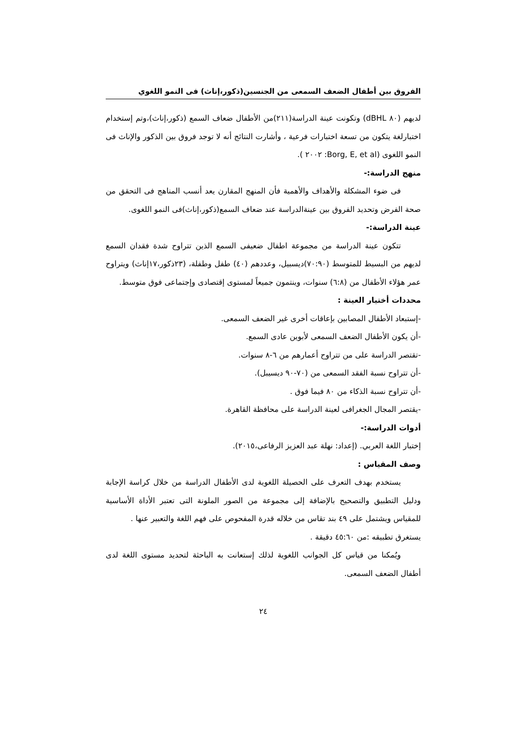الفروق بين أطفال الضعف السمعى من الجنسين(ذكور،إناث) فى النمو اللغوي
لديهم (٨٠ dBHL) وتكونت عينة الدراسة(٢١١)من الأطفال ضعاف السمع (ذكور،إناث)،وتم إستخدام اختبارلغة يتكون من تسعة اختبارات فرعية ، وأشارت النتائج أنه لا توجد فروق بين الذكور والإناث فى النمو اللغوى (Borg, E, et al: ٢٠٠٢ ).
منهج الدراسة:-
فى ضوء المشكلة والأهداف والأهمية فأن المنهج المقارن يعد أنسب المناهج فى التحقق من صحة الفرض وتحديد الفروق بين عينةالدراسة عند ضعاف السمع(ذكور،إناث)فى النمو اللغوى.
عينة الدراسة:-
تتكون عينة الدراسة من مجموعة اطفال ضعيفى السمع الذين تتراوح شدة فقدان السمع لديهم من البسيط للمتوسط (٧٠:٩٠)ديسبيل، وعددهم (٤٠) طفل وطفلة، (٢٣ذكور،١٧إناث) ويتراوح عمر هؤلاء الأطفال من (٦:٨) سنوات، وينتمون جميعاً لمستوى إقتصادى وإجتماعى فوق متوسط.
محددات أختيار العينة :
-إستبعاد الأطفال المصابين بإعاقات أخرى غير الضعف السمعى.
-أن يكون الأطفال الضعف السمعى لأبوين عادى السمع.
-تقتصر الدراسة على من تتراوح أعمارهم من ٦-٨ سنوات.
-أن تتراوح نسبة الفقد السمعى من (٧٠-٩٠ ديسيبل).
-أن تتراوح نسبة الذكاء من ٨٠ فيما فوق .
-يقتصر المجال الجغرافى لعينة الدراسة على محافظة القاهرة.
أدوات الدراسة:-
إختبار اللغة العربي. (إعداد: نهلة عبد العزيز الرفاعى،٢٠١٥).
وصف المقياس :
يستخدم بهدف التعرف على الحصيلة اللغوية لدى الأطفال الدراسة من خلال كراسة الإجابة ودليل التطبيق والتصحيح بالإضافة إلى مجموعة من الصور الملونة التى تعتبر الأداة الأساسية للمقياس ويشتمل على ٤٩ بند تقاس من خلاله قدرة المفحوص على فهم اللغة والتعبير عنها .
يستغرق تطبيقه :من ٤٥:٦٠ دقيقة .
ويُمكنا من قياس كل الجوانب اللغوية لذلك إستعانت به الباحثة لتحديد مستوى اللغة لدى أطفال الضعف السمعى.
٢٤